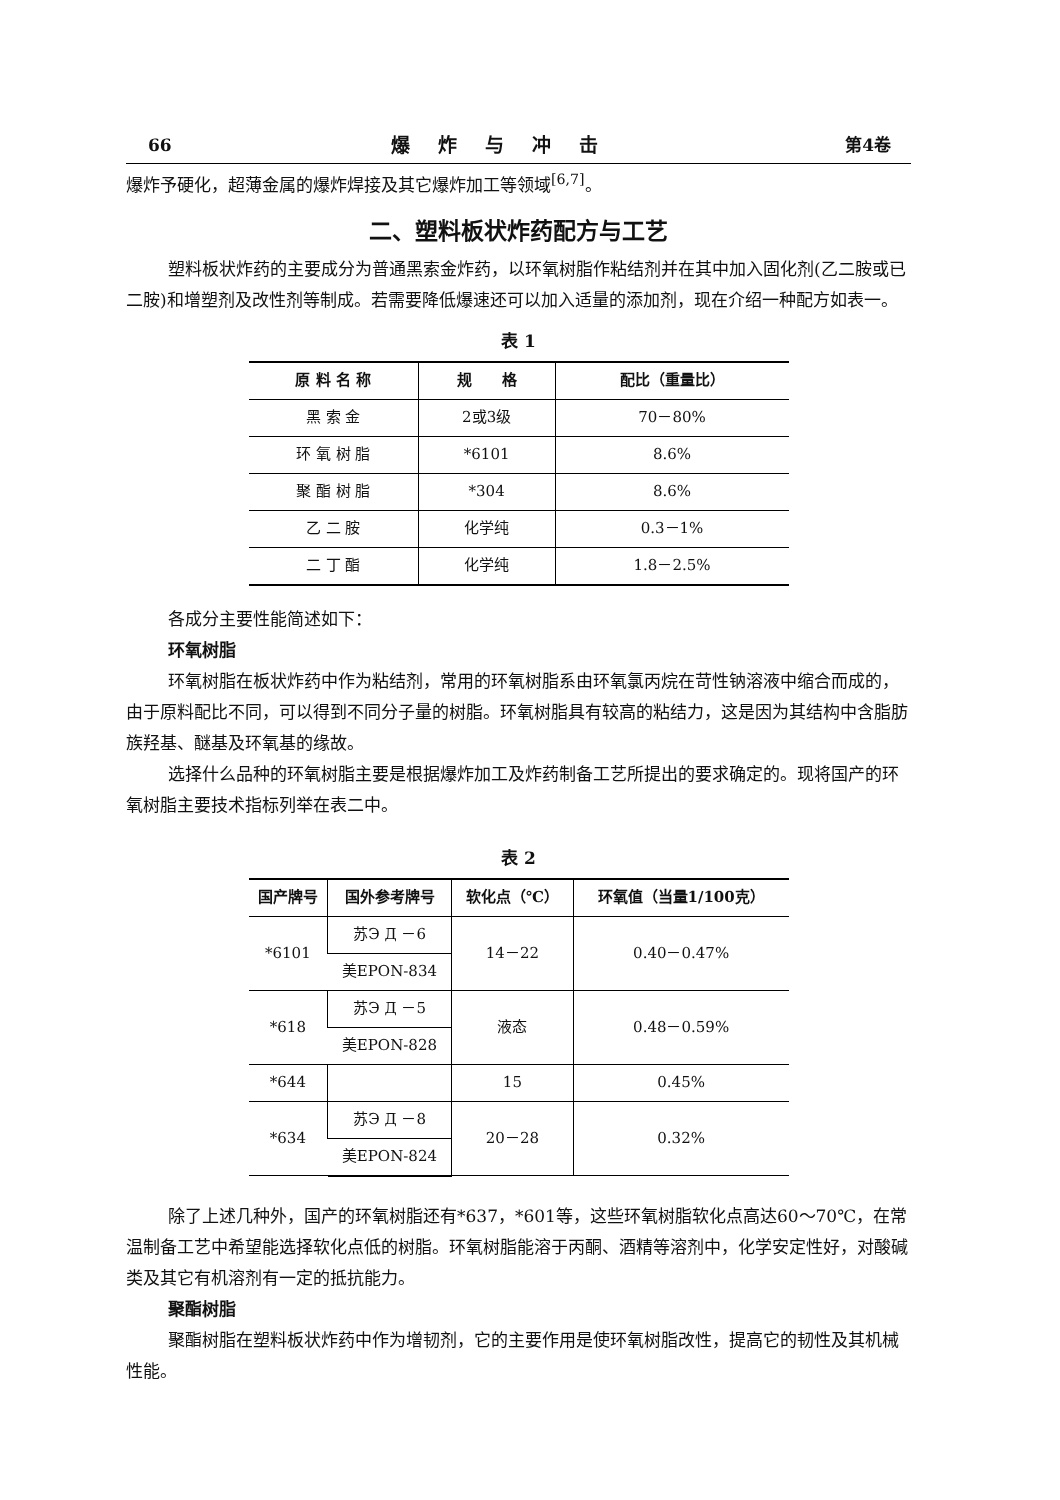66 爆炸与冲击 第4卷
爆炸予硬化，超薄金属的爆炸焊接及其它爆炸加工等领域<sup>[6,7]</sup>。
二、塑料板状炸药配方与工艺
塑料板状炸药的主要成分为普通黑索金炸药，以环氧树脂作粘结剂并在其中加入固化剂(乙二胺或已二胺)和增塑剂及改性剂等制成。若需要降低爆速还可以加入适量的添加剂，现在介绍一种配方如表一。
表 1
| 原 料 名 称 | 规 格 | 配比（重量比） |
| --- | --- | --- |
| 黑 索 金 | 2或3级 | 70－80% |
| 环 氧 树 脂 | *6101 | 8.6% |
| 聚 酯 树 脂 | *304 | 8.6% |
| 乙 二 胺 | 化学纯 | 0.3－1% |
| 二 丁 酯 | 化学纯 | 1.8－2.5% |
各成分主要性能简述如下：
环氧树脂
环氧树脂在板状炸药中作为粘结剂，常用的环氧树脂系由环氧氯丙烷在苛性钠溶液中缩合而成的，由于原料配比不同，可以得到不同分子量的树脂。环氧树脂具有较高的粘结力，这是因为其结构中含脂肪族羟基、醚基及环氧基的缘故。
选择什么品种的环氧树脂主要是根据爆炸加工及炸药制备工艺所提出的要求确定的。现将国产的环氧树脂主要技术指标列举在表二中。
表 2
| 国产牌号 | 国外参考牌号 | 软化点（℃） | 环氧值（当量1/100克） |
| --- | --- | --- | --- |
| *6101 | 苏Э Д －6 | 14－22 | 0.40－0.47% |
| | 美EPON-834 | | |
| *618 | 苏Э Д －5 | 液态 | 0.48－0.59% |
| | 美EPON-828 | | |
| *644 | | 15 | 0.45% |
| *634 | 苏Э Д －8 | 20－28 | 0.32% |
| | 美EPON-824 | | |
除了上述几种外，国产的环氧树脂还有*637，*601等，这些环氧树脂软化点高达60～70℃，在常温制备工艺中希望能选择软化点低的树脂。环氧树脂能溶于丙酮、酒精等溶剂中，化学安定性好，对酸碱类及其它有机溶剂有一定的抵抗能力。
聚酯树脂
聚酯树脂在塑料板状炸药中作为增韧剂，它的主要作用是使环氧树脂改性，提高它的韧性及其机械性能。